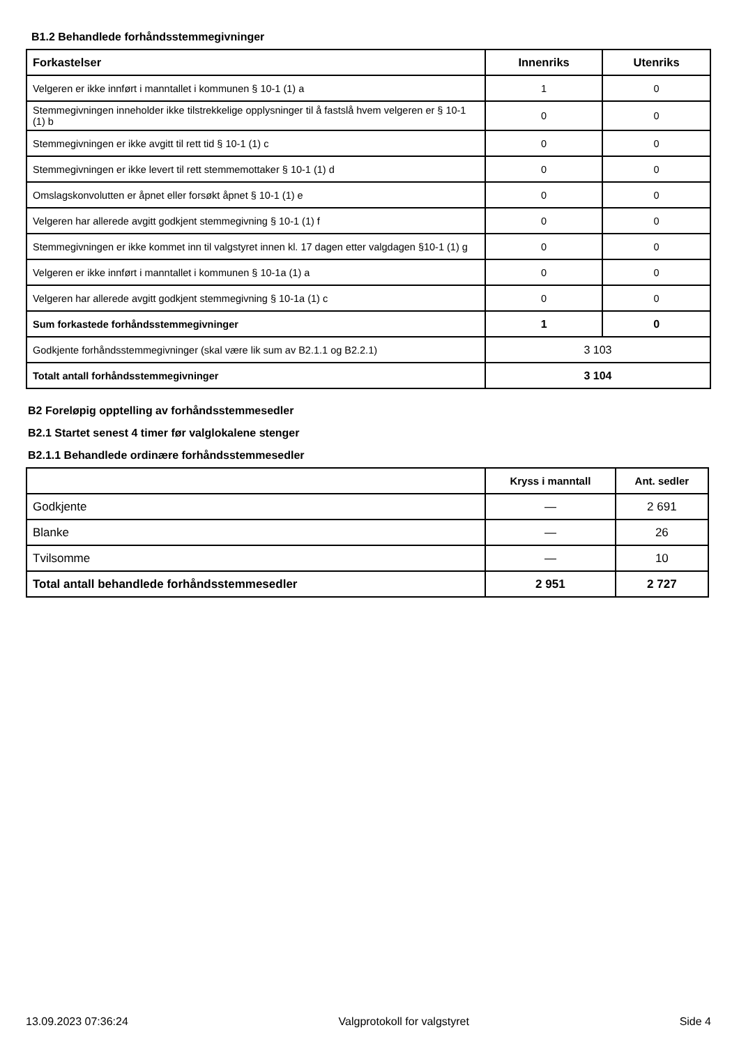B1.2 Behandlede forhåndsstemmegivninger
| Forkastelser | Innenriks | Utenriks |
| --- | --- | --- |
| Velgeren er ikke innført i manntallet i kommunen § 10-1 (1) a | 1 | 0 |
| Stemmegivningen inneholder ikke tilstrekkelige opplysninger til å fastslå hvem velgeren er § 10-1 (1) b | 0 | 0 |
| Stemmegivningen er ikke avgitt til rett tid § 10-1 (1) c | 0 | 0 |
| Stemmegivningen er ikke levert til rett stemmemottaker § 10-1 (1) d | 0 | 0 |
| Omslagskonvolutten er åpnet eller forsøkt åpnet § 10-1 (1) e | 0 | 0 |
| Velgeren har allerede avgitt godkjent stemmegivning § 10-1 (1) f | 0 | 0 |
| Stemmegivningen er ikke kommet inn til valgstyret innen kl. 17 dagen etter valgdagen §10-1 (1) g | 0 | 0 |
| Velgeren er ikke innført i manntallet i kommunen § 10-1a (1) a | 0 | 0 |
| Velgeren har allerede avgitt godkjent stemmegivning § 10-1a (1) c | 0 | 0 |
| Sum forkastede forhåndsstemmegivninger | 1 | 0 |
| Godkjente forhåndsstemmegivninger (skal være lik sum av B2.1.1 og B2.2.1) | 3 103 | |
| Totalt antall forhåndsstemmegivninger | 3 104 | |
B2 Foreløpig opptelling av forhåndsstemmesedler
B2.1 Startet senest 4 timer før valglokalene stenger
B2.1.1 Behandlede ordinære forhåndsstemmesedler
| | Kryss i manntall | Ant. sedler |
| --- | --- | --- |
| Godkjente | — | 2 691 |
| Blanke | — | 26 |
| Tvilsomme | — | 10 |
| Total antall behandlede forhåndsstemmesedler | 2 951 | 2 727 |
13.09.2023 07:36:24 Valgprotokoll for valgstyret Side 4